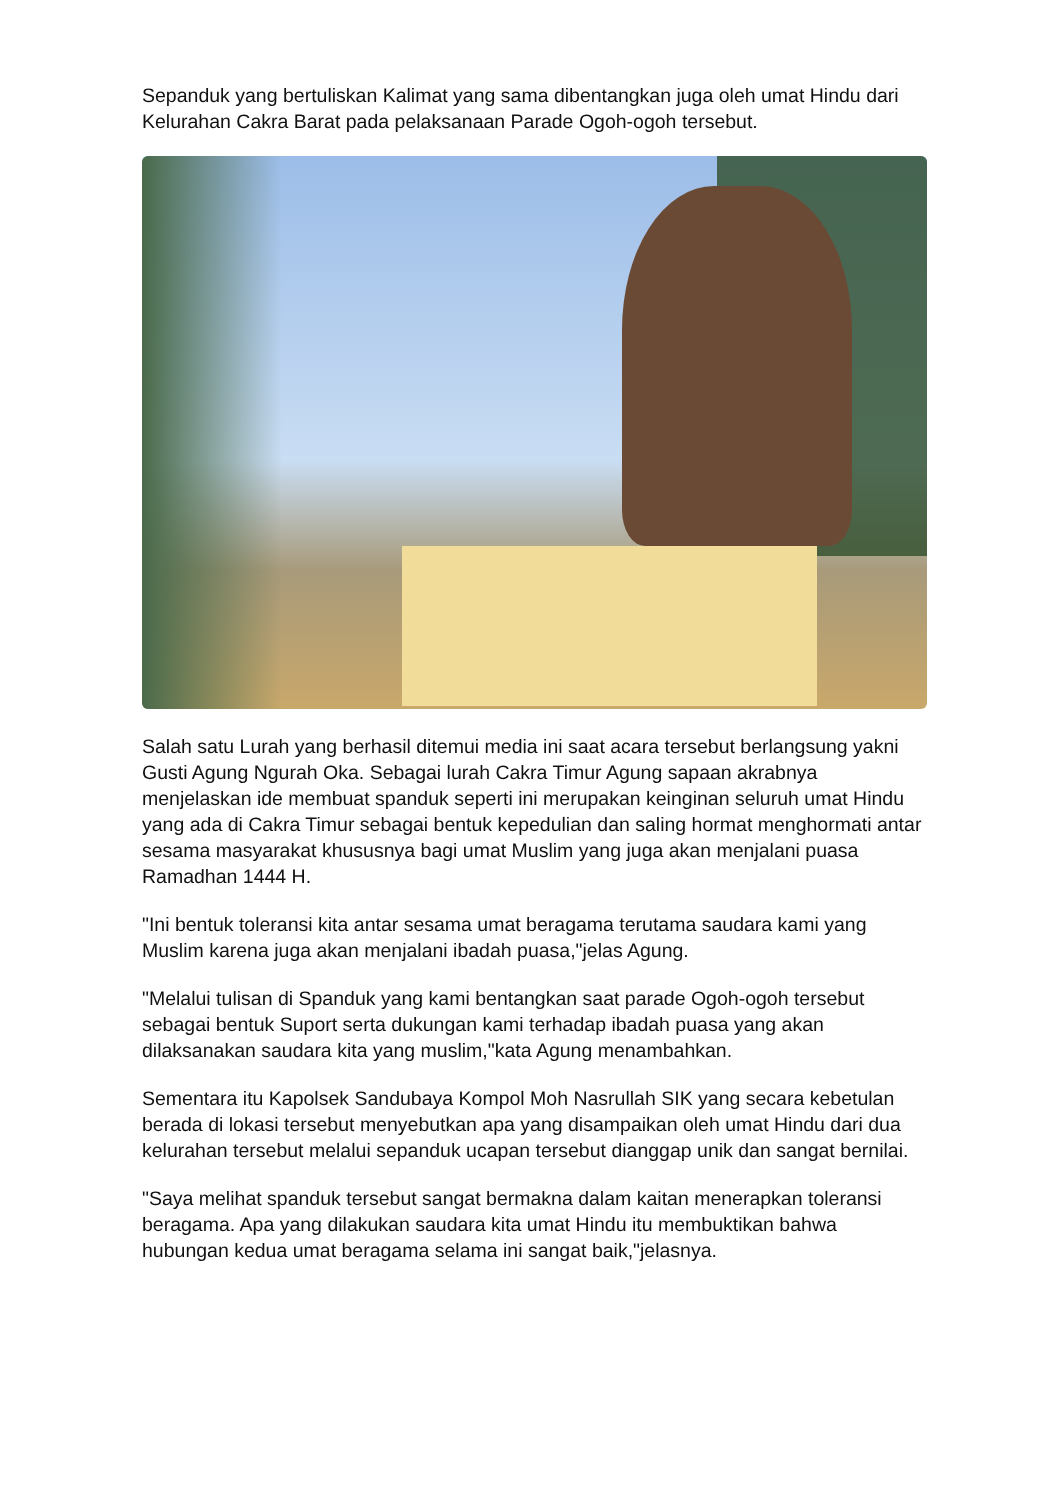Sepanduk yang bertuliskan Kalimat yang sama dibentangkan juga oleh umat Hindu dari Kelurahan Cakra Barat pada pelaksanaan Parade Ogoh-ogoh tersebut.
Salah satu Lurah yang berhasil ditemui media ini saat acara tersebut berlangsung yakni Gusti Agung Ngurah Oka. Sebagai lurah Cakra Timur Agung sapaan akrabnya menjelaskan ide membuat spanduk seperti ini merupakan keinginan seluruh umat Hindu yang ada di Cakra Timur sebagai bentuk kepedulian dan saling hormat menghormati antar sesama masyarakat khususnya bagi umat Muslim yang juga akan menjalani puasa Ramadhan 1444 H.
"Ini bentuk toleransi kita antar sesama umat beragama terutama saudara kami yang Muslim karena juga akan menjalani ibadah puasa,"jelas Agung.
"Melalui tulisan di Spanduk yang kami bentangkan saat parade Ogoh-ogoh tersebut sebagai bentuk Suport serta dukungan kami terhadap ibadah puasa yang akan dilaksanakan saudara kita yang muslim,"kata Agung menambahkan.
Sementara itu Kapolsek Sandubaya Kompol Moh Nasrullah SIK yang secara kebetulan berada di lokasi tersebut menyebutkan apa yang disampaikan oleh umat Hindu dari dua kelurahan tersebut melalui sepanduk ucapan tersebut dianggap unik dan sangat bernilai.
"Saya melihat spanduk tersebut sangat bermakna dalam kaitan menerapkan toleransi beragama. Apa yang dilakukan saudara kita umat Hindu itu membuktikan bahwa hubungan kedua umat beragama selama ini sangat baik,"jelasnya.